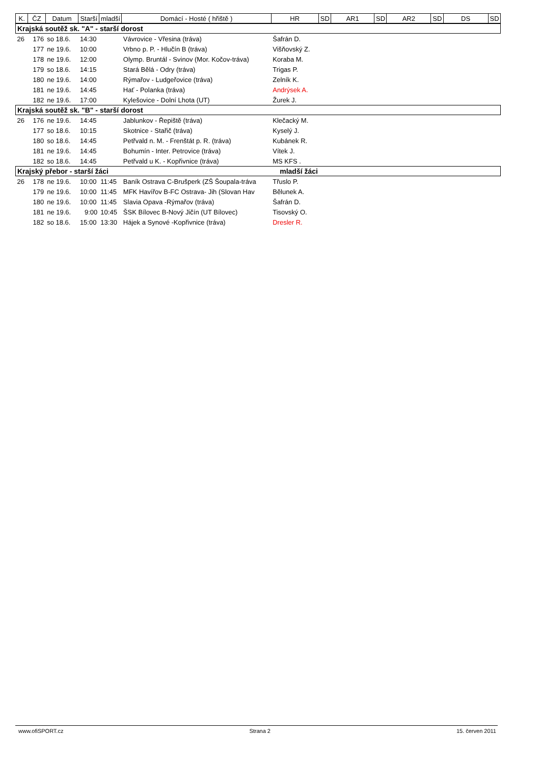| K. | ČZ | Datum | Starší | mladší | Domácí - Hosté ( hřiště ) | HR | SD | AR1 | SD | AR2 | SD | DS | SD |
| --- | --- | --- | --- | --- | --- | --- | --- | --- | --- | --- | --- | --- | --- |
| Krajská soutěž sk. "A" - starší dorost | | | | | | | | | | | | | |
| 26 | 176 | so 18.6. | 14:30 | | Vávrovice - Vřesina (tráva) | Šafrán D. | | | | | | | |
| | 177 | ne 19.6. | 10:00 | | Vrbno p. P. - Hlučín B (tráva) | Višňovský Z. | | | | | | | |
| | 178 | ne 19.6. | 12:00 | | Olymp. Bruntál - Svinov (Mor. Kočov-tráva) | Koraba M. | | | | | | | |
| | 179 | so 18.6. | 14:15 | | Stará Bělá - Odry (tráva) | Trigas P. | | | | | | | |
| | 180 | ne 19.6. | 14:00 | | Rýmařov - Ludgeřovice (tráva) | Zelník K. | | | | | | | |
| | 181 | ne 19.6. | 14:45 | | Hať - Polanka (tráva) | Andrýsek A. | | | | | | | |
| | 182 | ne 19.6. | 17:00 | | Kylešovice - Dolní Lhota (UT) | Žurek J. | | | | | | | |
| Krajská soutěž sk. "B" - starší dorost | | | | | | | | | | | | | |
| 26 | 176 | ne 19.6. | 14:45 | | Jablunkov - Řepiště (tráva) | Klečacký M. | | | | | | | |
| | 177 | so 18.6. | 10:15 | | Skotnice - Stařič (tráva) | Kyselý J. | | | | | | | |
| | 180 | so 18.6. | 14:45 | | Petřvald n. M. - Frenštát p. R. (tráva) | Kubánek R. | | | | | | | |
| | 181 | ne 19.6. | 14:45 | | Bohumín - Inter. Petrovice (tráva) | Vítek J. | | | | | | | |
| | 182 | so 18.6. | 14:45 | | Petřvald u K. - Kopřivnice (tráva) | MS KFS . | | | | | | | |
| Krajský přebor - starší žáci | | | | | | mladší žáci | | | | | | | |
| 26 | 178 | ne 19.6. | 10:00 | 11:45 | Baník Ostrava C-Brušperk (ZŠ Šoupala-tráva | Třuslo P. | | | | | | | |
| | 179 | ne 19.6. | 10:00 | 11:45 | MFK Havířov B-FC Ostrava- Jih (Slovan Hav | Bělunek A. | | | | | | | |
| | 180 | ne 19.6. | 10:00 | 11:45 | Slavia Opava -Rýmařov (tráva) | Šafrán D. | | | | | | | |
| | 181 | ne 19.6. | 9:00 | 10:45 | ŠSK Bílovec B-Nový Jičín (UT Bílovec) | Tisovský O. | | | | | | | |
| | 182 | so 18.6. | 15:00 | 13:30 | Hájek a Synové -Kopřivnice (tráva) | Dresler R. | | | | | | | |
www.ofiSPORT.cz Strana 2 15. červen 2011